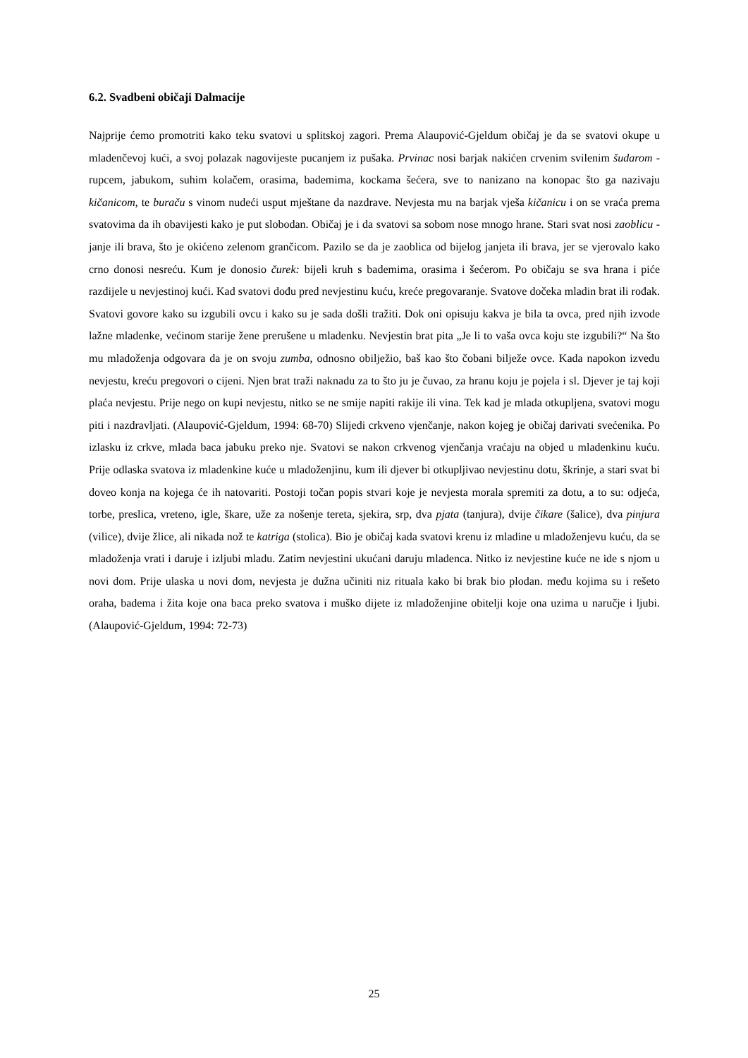6.2. Svadbeni običaji Dalmacije
Najprije ćemo promotriti kako teku svatovi u splitskoj zagori. Prema Alaupović-Gjeldum običaj je da se svatovi okupe u mladenčevoj kući, a svoj polazak nagovijeste pucanjem iz pušaka. Prvinac nosi barjak nakićen crvenim svilenim šudarom - rupcem, jabukom, suhim kolačem, orasima, bademima, kockama šećera, sve to nanizano na konopac što ga nazivaju kičanicom, te buraču s vinom nudeći usput mještane da nazdrave. Nevjesta mu na barjak vješa kičanicu i on se vraća prema svatovima da ih obavijesti kako je put slobodan. Običaj je i da svatovi sa sobom nose mnogo hrane. Stari svat nosi zaoblicu - janje ili brava, što je okićeno zelenom grančicom. Pazilo se da je zaoblica od bijelog janjeta ili brava, jer se vjerovalo kako crno donosi nesreću. Kum je donosio čurek: bijeli kruh s bademima, orasima i šećerom. Po običaju se sva hrana i piće razdijele u nevjestinoj kući. Kad svatovi dođu pred nevjestinu kuću, kreće pregovaranje. Svatove dočeka mladin brat ili rođak. Svatovi govore kako su izgubili ovcu i kako su je sada došli tražiti. Dok oni opisuju kakva je bila ta ovca, pred njih izvode lažne mladenke, većinom starije žene prerušene u mladenku. Nevjestin brat pita „Je li to vaša ovca koju ste izgubili?“ Na što mu mladoženja odgovara da je on svoju zumba, odnosno obilježio, baš kao što čobani bilježe ovce. Kada napokon izvedu nevjestu, kreću pregovori o cijeni. Njen brat traži naknadu za to što ju je čuvao, za hranu koju je pojela i sl. Djever je taj koji plaća nevjestu. Prije nego on kupi nevjestu, nitko se ne smije napiti rakije ili vina. Tek kad je mlada otkupljena, svatovi mogu piti i nazdravljati. (Alaupović-Gjeldum, 1994: 68-70) Slijedi crkveno vjenčanje, nakon kojeg je običaj darivati svećenika. Po izlasku iz crkve, mlada baca jabuku preko nje. Svatovi se nakon crkvenog vjenčanja vraćaju na objed u mladenkinu kuću. Prije odlaska svatova iz mladenkine kuće u mladoženjinu, kum ili djever bi otkupljivao nevjestinu dotu, škrinje, a stari svat bi doveo konja na kojega će ih natovariti. Postoji točan popis stvari koje je nevjesta morala spremiti za dotu, a to su: odjeća, torbe, preslica, vreteno, igle, škare, uže za nošenje tereta, sjekira, srp, dva pjata (tanjura), dvije čikare (šalice), dva pinjura (vilice), dvije žlice, ali nikada nož te katriga (stolica). Bio je običaj kada svatovi krenu iz mladine u mladoženjevu kuću, da se mladoženja vrati i daruje i izljubi mladu. Zatim nevjestini ukućani daruju mladenca. Nitko iz nevjestine kuće ne ide s njom u novi dom. Prije ulaska u novi dom, nevjesta je dužna učiniti niz rituala kako bi brak bio plodan. među kojima su i rešeto oraha, badema i žita koje ona baca preko svatova i muško dijete iz mladoženjine obitelji koje ona uzima u naručje i ljubi. (Alaupović-Gjeldum, 1994: 72-73)
25